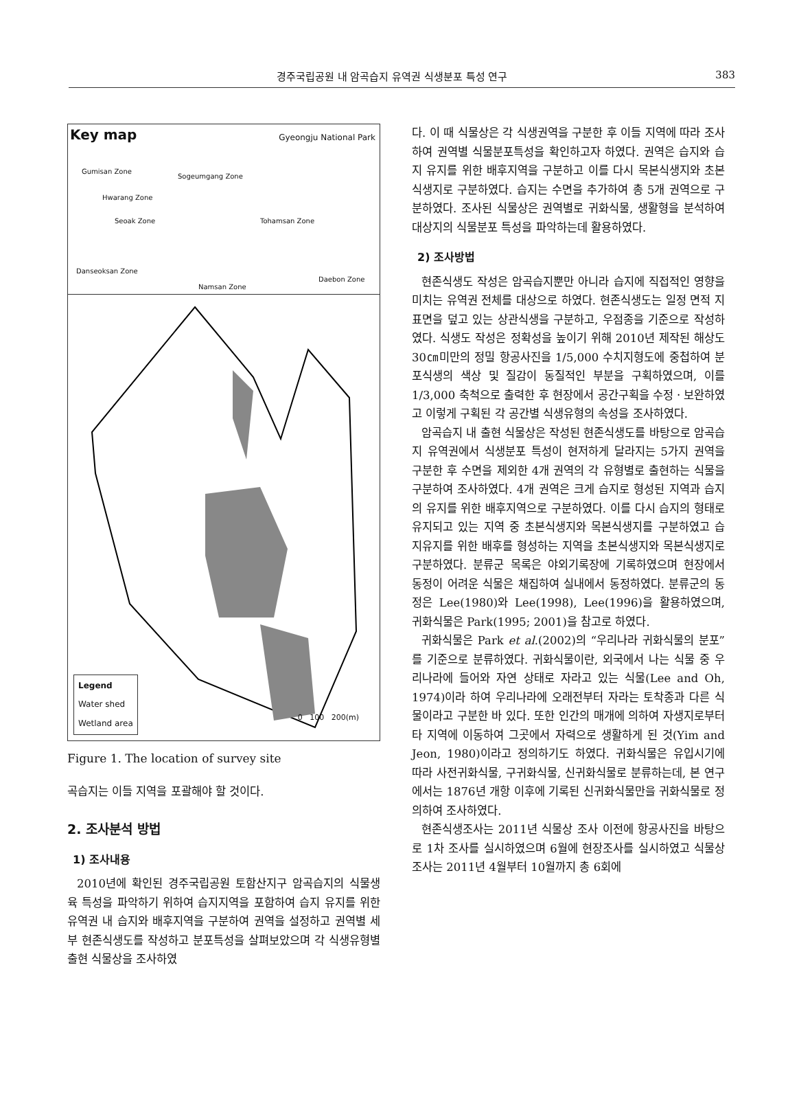경주국립공원 내 암곡습지 유역권 식생분포 특성 연구 383
Key map Gyeongju National Park
Gumisan Zone
Sogeumgang Zone
Hwarang Zone
Seoak Zone Tohamsan Zone
Danseoksan Zone
Daebon Zone
Namsan Zone
Legend
Water shed
Wetland area
0 100 200(m)
Figure 1. The location of survey site
곡습지는 이들 지역을 포괄해야 할 것이다.
2. 조사분석 방법
1) 조사내용
2010년에 확인된 경주국립공원 토함산지구 암곡습지의 식물생육 특성을 파악하기 위하여 습지지역을 포함하여 습지 유지를 위한 유역권 내 습지와 배후지역을 구분하여 권역을 설정하고 권역별 세부 현존식생도를 작성하고 분포특성을 살펴보았으며 각 식생유형별 출현 식물상을 조사하였
다. 이 때 식물상은 각 식생권역을 구분한 후 이들 지역에 따라 조사하여 권역별 식물분포특성을 확인하고자 하였다. 권역은 습지와 습지 유지를 위한 배후지역을 구분하고 이를 다시 목본식생지와 초본식생지로 구분하였다. 습지는 수면을 추가하여 총 5개 권역으로 구분하였다. 조사된 식물상은 권역별로 귀화식물, 생활형을 분석하여 대상지의 식물분포 특성을 파악하는데 활용하였다.
2) 조사방법
현존식생도 작성은 암곡습지뿐만 아니라 습지에 직접적인 영향을 미치는 유역권 전체를 대상으로 하였다. 현존식생도는 일정 면적 지표면을 덮고 있는 상관식생을 구분하고, 우점종을 기준으로 작성하였다. 식생도 작성은 정확성을 높이기 위해 2010년 제작된 해상도 30㎝미만의 정밀 항공사진을 1/5,000 수치지형도에 중첩하여 분포식생의 색상 및 질감이 동질적인 부분을 구획하였으며, 이를 1/3,000 축척으로 출력한 후 현장에서 공간구획을 수정ㆍ보완하였고 이렇게 구획된 각 공간별 식생유형의 속성을 조사하였다.
암곡습지 내 출현 식물상은 작성된 현존식생도를 바탕으로 암곡습지 유역권에서 식생분포 특성이 현저하게 달라지는 5가지 권역을 구분한 후 수면을 제외한 4개 권역의 각 유형별로 출현하는 식물을 구분하여 조사하였다. 4개 권역은 크게 습지로 형성된 지역과 습지의 유지를 위한 배후지역으로 구분하였다. 이를 다시 습지의 형태로 유지되고 있는 지역 중 초본식생지와 목본식생지를 구분하였고 습지유지를 위한 배후를 형성하는 지역을 초본식생지와 목본식생지로 구분하였다. 분류군 목록은 야외기록장에 기록하였으며 현장에서 동정이 어려운 식물은 채집하여 실내에서 동정하였다. 분류군의 동정은 Lee(1980)와 Lee(1998), Lee(1996)을 활용하였으며, 귀화식물은 Park(1995; 2001)을 참고로 하였다.
귀화식물은 Park et al.(2002)의 “우리나라 귀화식물의 분포”를 기준으로 분류하였다. 귀화식물이란, 외국에서 나는 식물 중 우리나라에 들어와 자연 상태로 자라고 있는 식물(Lee and Oh, 1974)이라 하여 우리나라에 오래전부터 자라는 토착종과 다른 식물이라고 구분한 바 있다. 또한 인간의 매개에 의하여 자생지로부터 타 지역에 이동하여 그곳에서 자력으로 생활하게 된 것(Yim and Jeon, 1980)이라고 정의하기도 하였다. 귀화식물은 유입시기에 따라 사전귀화식물, 구귀화식물, 신귀화식물로 분류하는데, 본 연구에서는 1876년 개항 이후에 기록된 신귀화식물만을 귀화식물로 정의하여 조사하였다.
현존식생조사는 2011년 식물상 조사 이전에 항공사진을 바탕으로 1차 조사를 실시하였으며 6월에 현장조사를 실시하였고 식물상 조사는 2011년 4월부터 10월까지 총 6회에